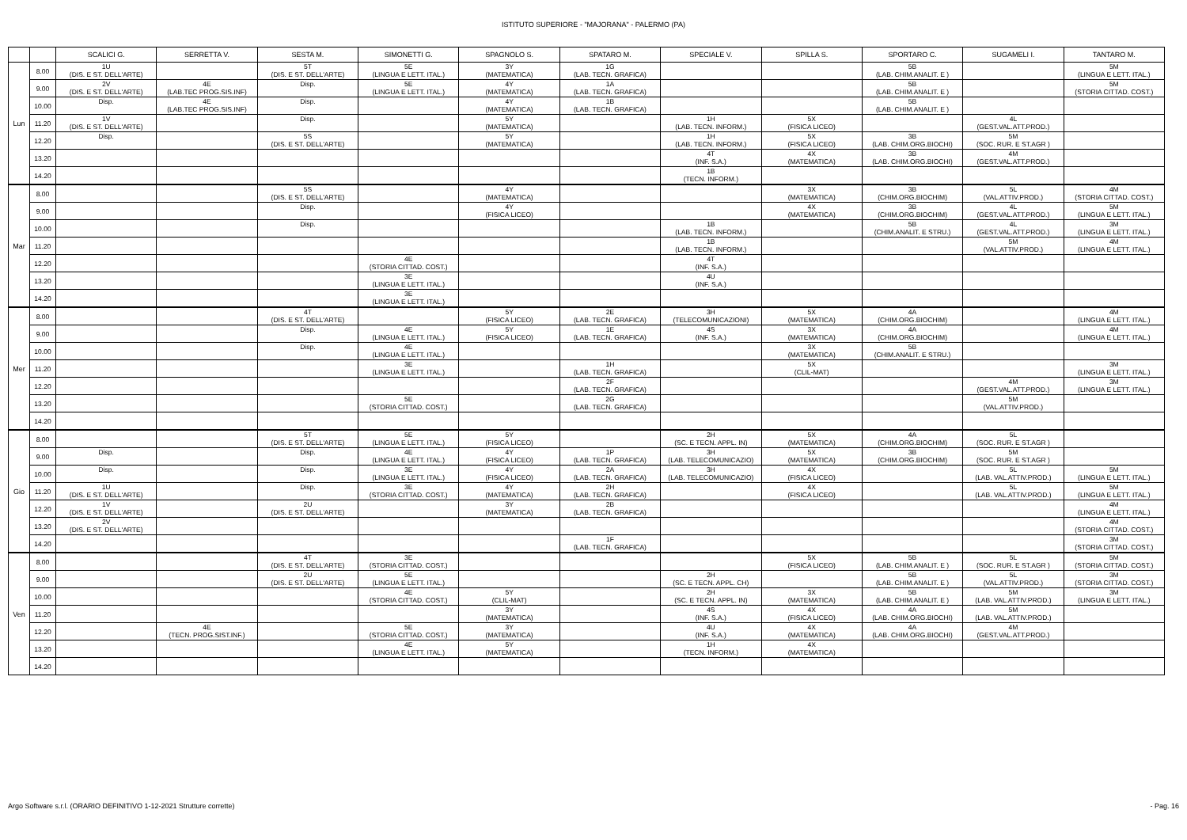ISTITUTO SUPERIORE - "MAJORANA" - PALERMO (PA)
| | | SCALICI G. | SERRETTA V. | SESTA M. | SIMONETTI G. | SPAGNOLO S. | SPATARO M. | SPECIALE V. | SPILLA S. | SPORTARO C. | SUGAMELI I. | TANTARO M. |
| --- | --- | --- | --- | --- | --- | --- | --- | --- | --- | --- | --- | --- |
| Lun | 8.00 | 1U (DIS. E ST. DELL'ARTE) | | 5T (DIS. E ST. DELL'ARTE) | 5E (LINGUA E LETT. ITAL.) | 3Y (MATEMATICA) | 1G (LAB. TECN. GRAFICA) | | | 5B (LAB. CHIM.ANALIT. E ) | | 5M (LINGUA E LETT. ITAL.) |
| | 9.00 | 2V (DIS. E ST. DELL'ARTE) | 4E (LAB.TEC PROG.SIS.INF) | Disp. | 5E (LINGUA E LETT. ITAL.) | 4Y (MATEMATICA) | 1A (LAB. TECN. GRAFICA) | | | 5B (LAB. CHIM.ANALIT. E ) | | 5M (STORIA CITTAD. COST.) |
| | 10.00 | Disp. | 4E (LAB.TEC PROG.SIS.INF) | Disp. | | 4Y (MATEMATICA) | 1B (LAB. TECN. GRAFICA) | | | 5B (LAB. CHIM.ANALIT. E ) | | |
| | 11.20 | 1V (DIS. E ST. DELL'ARTE) | | Disp. | | 5Y (MATEMATICA) | | 1H (LAB. TECN. INFORM.) | 5X (FISICA LICEO) | | 4L (GEST.VAL.ATT.PROD.) | |
| | 12.20 | Disp. | | 5S (DIS. E ST. DELL'ARTE) | | 5Y (MATEMATICA) | | 1H (LAB. TECN. INFORM.) | 5X (FISICA LICEO) | 3B (LAB. CHIM.ORG.BIOCHI) | 5M (SOC. RUR. E ST.AGR ) | |
| | 13.20 | | | | | | | 4T (INF. S.A.) | 4X (MATEMATICA) | 3B (LAB. CHIM.ORG.BIOCHI) | 4M (GEST.VAL.ATT.PROD.) | |
| | 14.20 | | | | | | | 1B (TECN. INFORM.) | | | | |
| Mar | 8.00 | | | 5S (DIS. E ST. DELL'ARTE) | | 4Y (MATEMATICA) | | | 3X (MATEMATICA) | 3B (CHIM.ORG.BIOCHIM) | 5L (VAL.ATTIV.PROD.) | 4M (STORIA CITTAD. COST.) |
| | 9.00 | | | Disp. | | 4Y (FISICA LICEO) | | | 4X (MATEMATICA) | 3B (CHIM.ORG.BIOCHIM) | 4L (GEST.VAL.ATT.PROD.) | 5M (LINGUA E LETT. ITAL.) |
| | 10.00 | | | Disp. | | | | 1B (LAB. TECN. INFORM.) | | 5B (CHIM.ANALIT. E STRU.) | 4L (GEST.VAL.ATT.PROD.) | 3M (LINGUA E LETT. ITAL.) |
| | 11.20 | | | | | | | 1B (LAB. TECN. INFORM.) | | | 5M (VAL.ATTIV.PROD.) | 4M (LINGUA E LETT. ITAL.) |
| | 12.20 | | | | 4E (STORIA CITTAD. COST.) | | | 4T (INF. S.A.) | | | | |
| | 13.20 | | | | 3E (LINGUA E LETT. ITAL.) | | | 4U (INF. S.A.) | | | | |
| | 14.20 | | | | 3E (LINGUA E LETT. ITAL.) | | | | | | | |
| Mer | 8.00 | | | 4T (DIS. E ST. DELL'ARTE) | | 5Y (FISICA LICEO) | 2E (LAB. TECN. GRAFICA) | 3H (TELECOMUNICAZIONI) | 5X (MATEMATICA) | 4A (CHIM.ORG.BIOCHIM) | | 4M (LINGUA E LETT. ITAL.) |
| | 9.00 | | | Disp. | 4E (LINGUA E LETT. ITAL.) | 5Y (FISICA LICEO) | 1E (LAB. TECN. GRAFICA) | 4S (INF. S.A.) | 3X (MATEMATICA) | 4A (CHIM.ORG.BIOCHIM) | | 4M (LINGUA E LETT. ITAL.) |
| | 10.00 | | | Disp. | 4E (LINGUA E LETT. ITAL.) | | | | 3X (MATEMATICA) | 5B (CHIM.ANALIT. E STRU.) | | |
| | 11.20 | | | | 3E (LINGUA E LETT. ITAL.) | | 1H (LAB. TECN. GRAFICA) | | 5X (CLIL-MAT) | | | 3M (LINGUA E LETT. ITAL.) |
| | 12.20 | | | | | | 2F (LAB. TECN. GRAFICA) | | | | 4M (GEST.VAL.ATT.PROD.) | 3M (LINGUA E LETT. ITAL.) |
| | 13.20 | | | | 5E (STORIA CITTAD. COST.) | | 2G (LAB. TECN. GRAFICA) | | | | 5M (VAL.ATTIV.PROD.) | |
| | 14.20 | | | | | | | | | | | |
| Gio | 8.00 | | | 5T (DIS. E ST. DELL'ARTE) | 5E (LINGUA E LETT. ITAL.) | 5Y (FISICA LICEO) | | 2H (SC. E TECN. APPL. IN) | 5X (MATEMATICA) | 4A (CHIM.ORG.BIOCHIM) | 5L (SOC. RUR. E ST.AGR ) | |
| | 9.00 | Disp. | | Disp. | 4E (LINGUA E LETT. ITAL.) | 4Y (FISICA LICEO) | 1P (LAB. TECN. GRAFICA) | 3H (LAB. TELECOMUNICAZIO) | 5X (MATEMATICA) | 3B (CHIM.ORG.BIOCHIM) | 5M (SOC. RUR. E ST.AGR ) | |
| | 10.00 | Disp. | | Disp. | 3E (LINGUA E LETT. ITAL.) | 4Y (FISICA LICEO) | 2A (LAB. TECN. GRAFICA) | 3H (LAB. TELECOMUNICAZIO) | 4X (FISICA LICEO) | | 5L (LAB. VAL.ATTIV.PROD.) | 5M (LINGUA E LETT. ITAL.) |
| | 11.20 | 1U (DIS. E ST. DELL'ARTE) | | Disp. | 3E (STORIA CITTAD. COST.) | 4Y (MATEMATICA) | 2H (LAB. TECN. GRAFICA) | | 4X (FISICA LICEO) | | 5L (LAB. VAL.ATTIV.PROD.) | 5M (LINGUA E LETT. ITAL.) |
| | 12.20 | 1V (DIS. E ST. DELL'ARTE) | | 2U (DIS. E ST. DELL'ARTE) | | 3Y (MATEMATICA) | 2B (LAB. TECN. GRAFICA) | | | | | 4M (LINGUA E LETT. ITAL.) |
| | 13.20 | 2V (DIS. E ST. DELL'ARTE) | | | | | | | | | | 4M (STORIA CITTAD. COST.) |
| | 14.20 | | | | | | 1F (LAB. TECN. GRAFICA) | | | | | 3M (STORIA CITTAD. COST.) |
| Ven | 8.00 | | | 4T (DIS. E ST. DELL'ARTE) | 3E (STORIA CITTAD. COST.) | | | | 5X (FISICA LICEO) | 5B (LAB. CHIM.ANALIT. E ) | 5L (SOC. RUR. E ST.AGR ) | 5M (STORIA CITTAD. COST.) |
| | 9.00 | | | 2U (DIS. E ST. DELL'ARTE) | 5E (LINGUA E LETT. ITAL.) | | | 2H (SC. E TECN. APPL. CH) | | 5B (LAB. CHIM.ANALIT. E ) | 5L (VAL.ATTIV.PROD.) | 3M (STORIA CITTAD. COST.) |
| | 10.00 | | | | 4E (STORIA CITTAD. COST.) | 5Y (CLIL-MAT) | | 2H (SC. E TECN. APPL. IN) | 3X (MATEMATICA) | 5B (LAB. CHIM.ANALIT. E ) | 5M (LAB. VAL.ATTIV.PROD.) | 3M (LINGUA E LETT. ITAL.) |
| | 11.20 | | | | | 3Y (MATEMATICA) | | 4S (INF. S.A.) | 4X (FISICA LICEO) | 4A (LAB. CHIM.ORG.BIOCHI) | 5M (LAB. VAL.ATTIV.PROD.) | |
| | 12.20 | | 4E (TECN. PROG.SIST.INF.) | | 5E (STORIA CITTAD. COST.) | 3Y (MATEMATICA) | | 4U (INF. S.A.) | 4X (MATEMATICA) | 4A (LAB. CHIM.ORG.BIOCHI) | 4M (GEST.VAL.ATT.PROD.) | |
| | 13.20 | | | | 4E (LINGUA E LETT. ITAL.) | 5Y (MATEMATICA) | | 1H (TECN. INFORM.) | 4X (MATEMATICA) | | | |
| | 14.20 | | | | | | | | | | | |
Argo Software s.r.l. (ORARIO DEFINITIVO 1-12-2021 Strutture corrette)
- Pag. 16